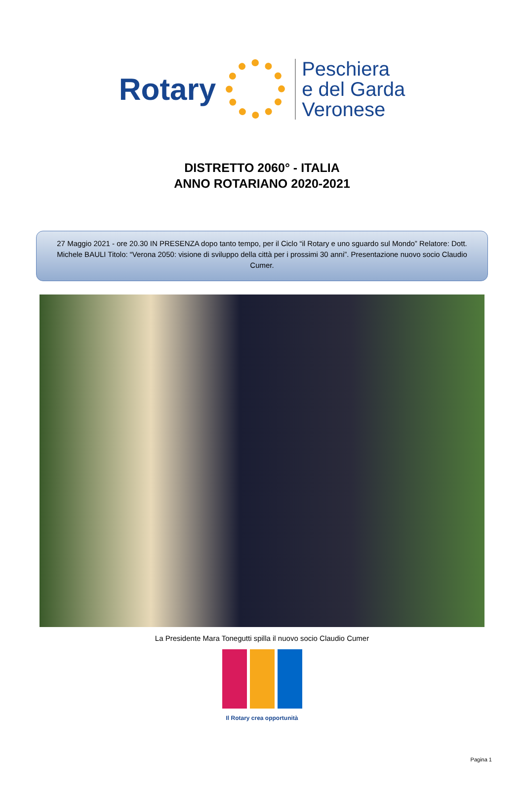Rotary
Peschiera
e del Garda
Veronese
DISTRETTO 2060° - ITALIA
ANNO ROTARIANO 2020-2021
27 Maggio 2021 - ore 20.30 IN PRESENZA dopo tanto tempo, per il Ciclo “il Rotary e uno sguardo sul Mondo” Relatore: Dott. Michele BAULI Titolo: “Verona 2050: visione di sviluppo della città per i prossimi 30 anni”. Presentazione nuovo socio Claudio Cumer.
La Presidente Mara Tonegutti spilla il nuovo socio Claudio Cumer
Il Rotary crea opportunità
Pagina 1